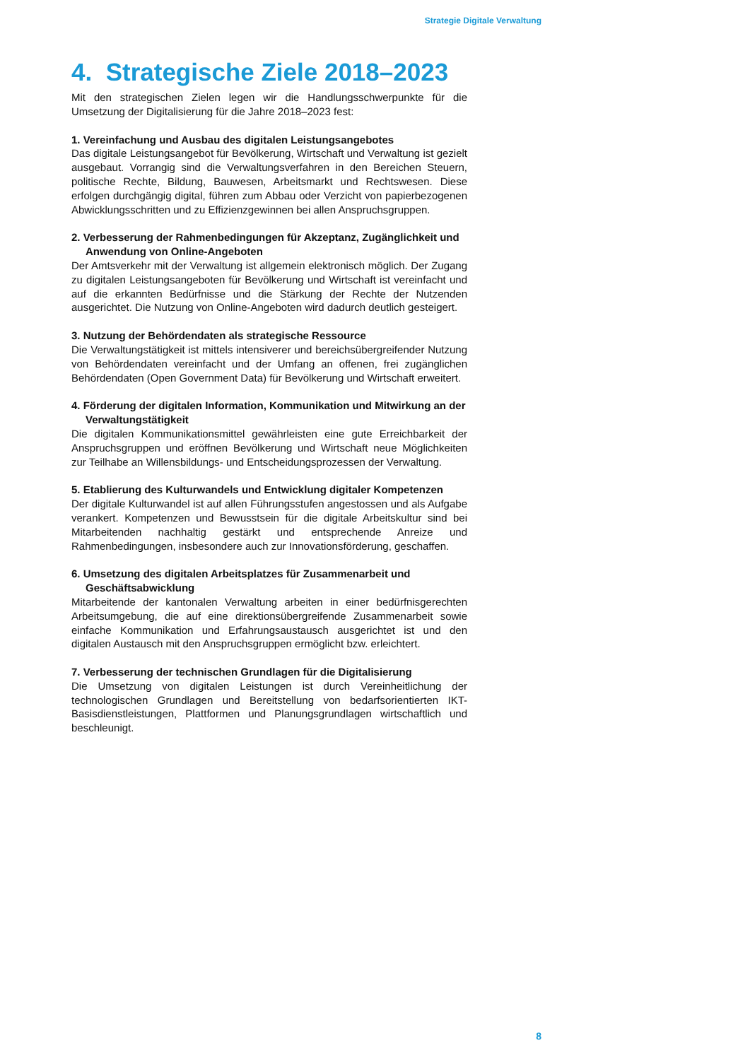Strategie Digitale Verwaltung
4. Strategische Ziele 2018–2023
Mit den strategischen Zielen legen wir die Handlungsschwerpunkte für die Umsetzung der Digitalisierung für die Jahre 2018–2023 fest:
1. Vereinfachung und Ausbau des digitalen Leistungsangebotes
Das digitale Leistungsangebot für Bevölkerung, Wirtschaft und Verwaltung ist gezielt ausgebaut. Vorrangig sind die Verwaltungsverfahren in den Bereichen Steuern, politische Rechte, Bildung, Bauwesen, Arbeitsmarkt und Rechtswesen. Diese erfolgen durchgängig digital, führen zum Abbau oder Verzicht von papierbezogenen Abwicklungsschritten und zu Effizienzgewinnen bei allen Anspruchsgruppen.
2. Verbesserung der Rahmenbedingungen für Akzeptanz, Zugänglichkeit und Anwendung von Online-Angeboten
Der Amtsverkehr mit der Verwaltung ist allgemein elektronisch möglich. Der Zugang zu digitalen Leistungsangeboten für Bevölkerung und Wirtschaft ist vereinfacht und auf die erkannten Bedürfnisse und die Stärkung der Rechte der Nutzenden ausgerichtet. Die Nutzung von Online-Angeboten wird dadurch deutlich gesteigert.
3. Nutzung der Behördendaten als strategische Ressource
Die Verwaltungstätigkeit ist mittels intensiverer und bereichsübergreifender Nutzung von Behördendaten vereinfacht und der Umfang an offenen, frei zugänglichen Behördendaten (Open Government Data) für Bevölkerung und Wirtschaft erweitert.
4. Förderung der digitalen Information, Kommunikation und Mitwirkung an der Verwaltungstätigkeit
Die digitalen Kommunikationsmittel gewährleisten eine gute Erreichbarkeit der Anspruchsgruppen und eröffnen Bevölkerung und Wirtschaft neue Möglichkeiten zur Teilhabe an Willensbildungs- und Entscheidungsprozessen der Verwaltung.
5. Etablierung des Kulturwandels und Entwicklung digitaler Kompetenzen
Der digitale Kulturwandel ist auf allen Führungsstufen angestossen und als Aufgabe verankert. Kompetenzen und Bewusstsein für die digitale Arbeitskultur sind bei Mitarbeitenden nachhaltig gestärkt und entsprechende Anreize und Rahmenbedingungen, insbesondere auch zur Innovationsförderung, geschaffen.
6. Umsetzung des digitalen Arbeitsplatzes für Zusammenarbeit und Geschäftsabwicklung
Mitarbeitende der kantonalen Verwaltung arbeiten in einer bedürfnisgerechten Arbeitsumgebung, die auf eine direktionsübergreifende Zusammenarbeit sowie einfache Kommunikation und Erfahrungsaustausch ausgerichtet ist und den digitalen Austausch mit den Anspruchsgruppen ermöglicht bzw. erleichtert.
7. Verbesserung der technischen Grundlagen für die Digitalisierung
Die Umsetzung von digitalen Leistungen ist durch Vereinheitlichung der technologischen Grundlagen und Bereitstellung von bedarfsorientierten IKT-Basisdienstleistungen, Plattformen und Planungsgrundlagen wirtschaftlich und beschleunigt.
8